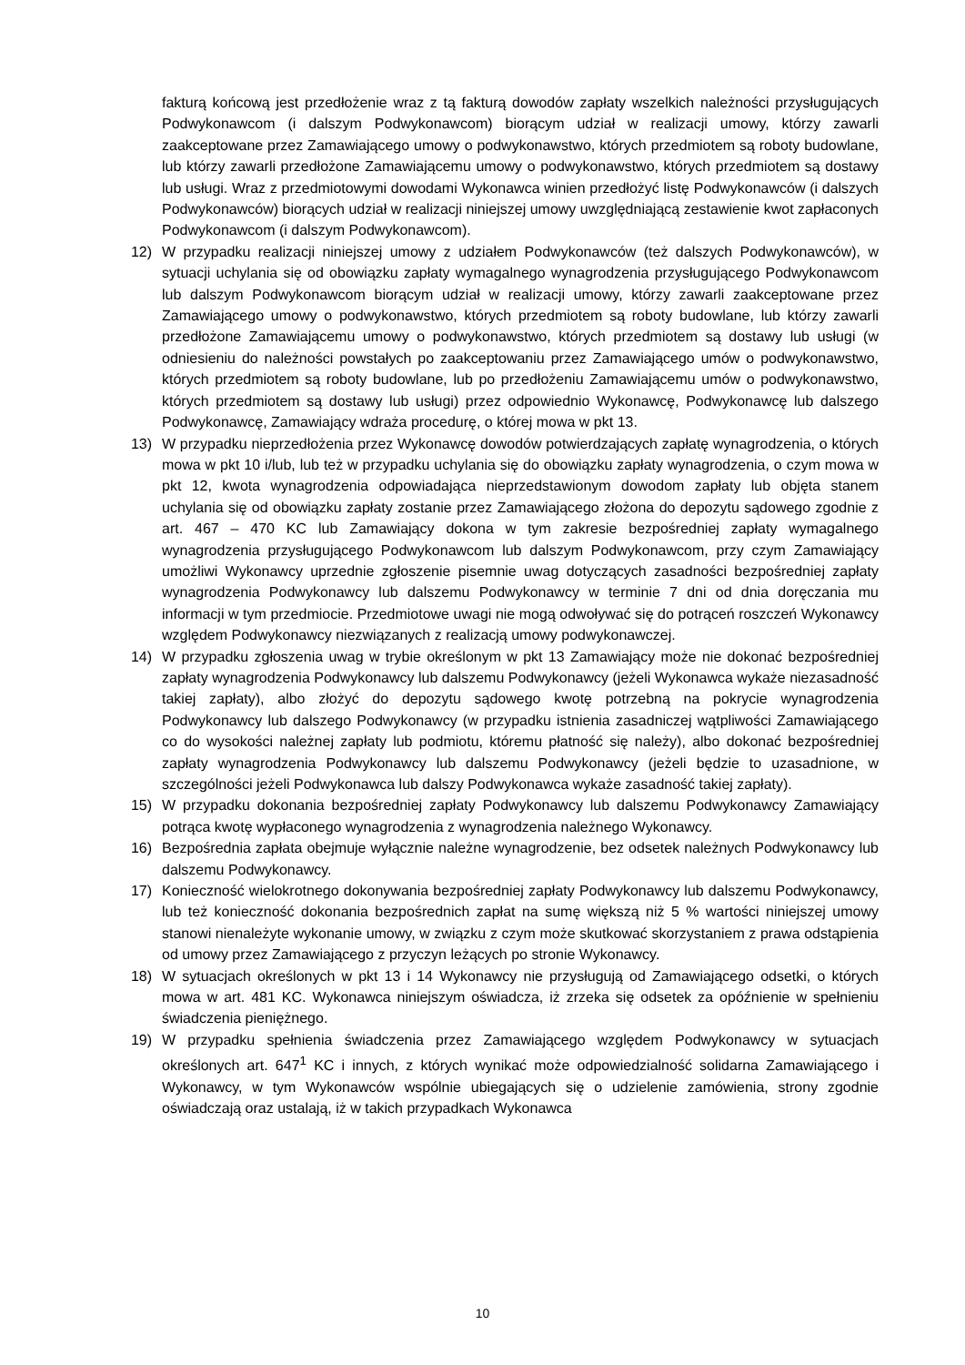fakturą końcową jest przedłożenie wraz z tą fakturą dowodów zapłaty wszelkich należności przysługujących Podwykonawcom (i dalszym Podwykonawcom) biorącym udział w realizacji umowy, którzy zawarli zaakceptowane przez Zamawiającego umowy o podwykonawstwo, których przedmiotem są roboty budowlane, lub którzy zawarli przedłożone Zamawiającemu umowy o podwykonawstwo, których przedmiotem są dostawy lub usługi. Wraz z przedmiotowymi dowodami Wykonawca winien przedłożyć listę Podwykonawców (i dalszych Podwykonawców) biorących udział w realizacji niniejszej umowy uwzględniającą zestawienie kwot zapłaconych Podwykonawcom (i dalszym Podwykonawcom).
12) W przypadku realizacji niniejszej umowy z udziałem Podwykonawców (też dalszych Podwykonawców), w sytuacji uchylania się od obowiązku zapłaty wymagalnego wynagrodzenia przysługującego Podwykonawcom lub dalszym Podwykonawcom biorącym udział w realizacji umowy, którzy zawarli zaakceptowane przez Zamawiającego umowy o podwykonawstwo, których przedmiotem są roboty budowlane, lub którzy zawarli przedłożone Zamawiającemu umowy o podwykonawstwo, których przedmiotem są dostawy lub usługi (w odniesieniu do należności powstałych po zaakceptowaniu przez Zamawiającego umów o podwykonawstwo, których przedmiotem są roboty budowlane, lub po przedłożeniu Zamawiającemu umów o podwykonawstwo, których przedmiotem są dostawy lub usługi) przez odpowiednio Wykonawcę, Podwykonawcę lub dalszego Podwykonawcę, Zamawiający wdraża procedurę, o której mowa w pkt 13.
13) W przypadku nieprzedłożenia przez Wykonawcę dowodów potwierdzających zapłatę wynagrodzenia, o których mowa w pkt 10 i/lub, lub też w przypadku uchylania się do obowiązku zapłaty wynagrodzenia, o czym mowa w pkt 12, kwota wynagrodzenia odpowiadająca nieprzedstawionym dowodom zapłaty lub objęta stanem uchylania się od obowiązku zapłaty zostanie przez Zamawiającego złożona do depozytu sądowego zgodnie z art. 467 – 470 KC lub Zamawiający dokona w tym zakresie bezpośredniej zapłaty wymagalnego wynagrodzenia przysługującego Podwykonawcom lub dalszym Podwykonawcom, przy czym Zamawiający umożliwi Wykonawcy uprzednie zgłoszenie pisemnie uwag dotyczących zasadności bezpośredniej zapłaty wynagrodzenia Podwykonawcy lub dalszemu Podwykonawcy w terminie 7 dni od dnia doręczania mu informacji w tym przedmiocie. Przedmiotowe uwagi nie mogą odwoływać się do potrąceń roszczeń Wykonawcy względem Podwykonawcy niezwiązanych z realizacją umowy podwykonawczej.
14) W przypadku zgłoszenia uwag w trybie określonym w pkt 13 Zamawiający może nie dokonać bezpośredniej zapłaty wynagrodzenia Podwykonawcy lub dalszemu Podwykonawcy (jeżeli Wykonawca wykaże niezasadność takiej zapłaty), albo złożyć do depozytu sądowego kwotę potrzebną na pokrycie wynagrodzenia Podwykonawcy lub dalszego Podwykonawcy (w przypadku istnienia zasadniczej wątpliwości Zamawiającego co do wysokości należnej zapłaty lub podmiotu, któremu płatność się należy), albo dokonać bezpośredniej zapłaty wynagrodzenia Podwykonawcy lub dalszemu Podwykonawcy (jeżeli będzie to uzasadnione, w szczególności jeżeli Podwykonawca lub dalszy Podwykonawca wykaże zasadność takiej zapłaty).
15) W przypadku dokonania bezpośredniej zapłaty Podwykonawcy lub dalszemu Podwykonawcy Zamawiający potrąca kwotę wypłaconego wynagrodzenia z wynagrodzenia należnego Wykonawcy.
16) Bezpośrednia zapłata obejmuje wyłącznie należne wynagrodzenie, bez odsetek należnych Podwykonawcy lub dalszemu Podwykonawcy.
17) Konieczność wielokrotnego dokonywania bezpośredniej zapłaty Podwykonawcy lub dalszemu Podwykonawcy, lub też konieczność dokonania bezpośrednich zapłat na sumę większą niż 5 % wartości niniejszej umowy stanowi nienależyte wykonanie umowy, w związku z czym może skutkować skorzystaniem z prawa odstąpienia od umowy przez Zamawiającego z przyczyn leżących po stronie Wykonawcy.
18) W sytuacjach określonych w pkt 13 i 14 Wykonawcy nie przysługują od Zamawiającego odsetki, o których mowa w art. 481 KC. Wykonawca niniejszym oświadcza, iż zrzeka się odsetek za opóźnienie w spełnieniu świadczenia pieniężnego.
19) W przypadku spełnienia świadczenia przez Zamawiającego względem Podwykonawcy w sytuacjach określonych art. 647<sup>1</sup> KC i innych, z których wynikać może odpowiedzialność solidarna Zamawiającego i Wykonawcy, w tym Wykonawców wspólnie ubiegających się o udzielenie zamówienia, strony zgodnie oświadczają oraz ustalają, iż w takich przypadkach Wykonawca
10